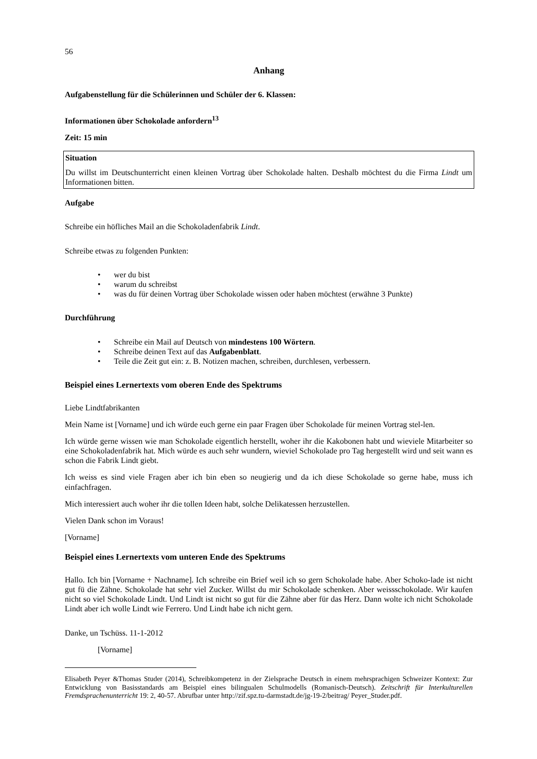56
Anhang
Aufgabenstellung für die Schülerinnen und Schüler der 6. Klassen:
Informationen über Schokolade anfordern<sup>13</sup>
Zeit: 15 min
Situation
Du willst im Deutschunterricht einen kleinen Vortrag über Schokolade halten. Deshalb möchtest du die Firma Lindt um Informationen bitten.
Aufgabe
Schreibe ein höfliches Mail an die Schokoladenfabrik Lindt.
Schreibe etwas zu folgenden Punkten:
• wer du bist
• warum du schreibst
• was du für deinen Vortrag über Schokolade wissen oder haben möchtest (erwähne 3 Punkte)
Durchführung
• Schreibe ein Mail auf Deutsch von mindestens 100 Wörtern.
• Schreibe deinen Text auf das Aufgabenblatt.
• Teile die Zeit gut ein: z. B. Notizen machen, schreiben, durchlesen, verbessern.
Beispiel eines Lernertexts vom oberen Ende des Spektrums
Liebe Lindtfabrikanten
Mein Name ist [Vorname] und ich würde euch gerne ein paar Fragen über Schokolade für meinen Vortrag stel-len.
Ich würde gerne wissen wie man Schokolade eigentlich herstellt, woher ihr die Kakobonen habt und wieviele Mitarbeiter so eine Schokoladenfabrik hat. Mich würde es auch sehr wundern, wieviel Schokolade pro Tag hergestellt wird und seit wann es schon die Fabrik Lindt giebt.
Ich weiss es sind viele Fragen aber ich bin eben so neugierig und da ich diese Schokolade so gerne habe, muss ich einfachfragen.
Mich interessiert auch woher ihr die tollen Ideen habt, solche Delikatessen herzustellen.
Vielen Dank schon im Voraus!
[Vorname]
Beispiel eines Lernertexts vom unteren Ende des Spektrums
Hallo. Ich bin [Vorname + Nachname]. Ich schreibe ein Brief weil ich so gern Schokolade habe. Aber Schoko-lade ist nicht gut fü die Zähne. Schokolade hat sehr viel Zucker. Willst du mir Schokolade schenken. Aber weissschokolade. Wir kaufen nicht so viel Schokolade Lindt. Und Lindt ist nicht so gut für die Zähne aber für das Herz. Dann wolte ich nicht Schokolade Lindt aber ich wolle Lindt wie Ferrero. Und Lindt habe ich nicht gern.
Danke, un Tschüss. 11-1-2012
[Vorname]
Elisabeth Peyer &Thomas Studer (2014), Schreibkompetenz in der Zielsprache Deutsch in einem mehrsprachigen Schweizer Kontext: Zur Entwicklung von Basisstandards am Beispiel eines bilingualen Schulmodells (Romanisch-Deutsch). Zeitschrift für Interkulturellen Fremdsprachenunterricht 19: 2, 40-57. Abrufbar unter http://zif.spz.tu-darmstadt.de/jg-19-2/beitrag/ Peyer_Studer.pdf.